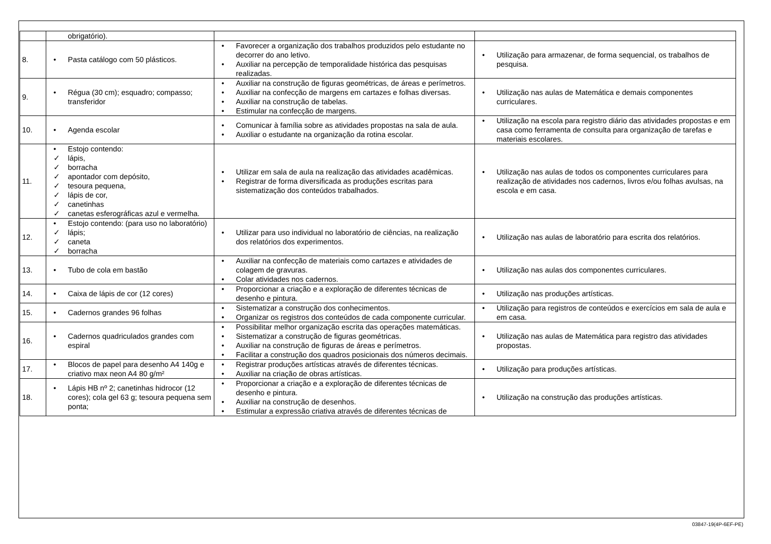| | obrigatório). | | |
| 8. | • Pasta catálogo com 50 plásticos. | • Favorecer a organização dos trabalhos produzidos pelo estudante no decorrer do ano letivo. • Auxiliar na percepção de temporalidade histórica das pesquisas realizadas. | • Utilização para armazenar, de forma sequencial, os trabalhos de pesquisa. |
| 9. | • Régua (30 cm); esquadro; compasso; transferidor | • Auxiliar na construção de figuras geométricas, de áreas e perímetros. • Auxiliar na confecção de margens em cartazes e folhas diversas. • Auxiliar na construção de tabelas. • Estimular na confecção de margens. | • Utilização nas aulas de Matemática e demais componentes curriculares. |
| 10. | • Agenda escolar | • Comunicar à família sobre as atividades propostas na sala de aula. • Auxiliar o estudante na organização da rotina escolar. | • Utilização na escola para registro diário das atividades propostas e em casa como ferramenta de consulta para organização de tarefas e materiais escolares. |
| 11. | • Estojo contendo: ✓ lápis, ✓ borracha ✓ apontador com depósito, ✓ tesoura pequena, ✓ lápis de cor, ✓ canetinhas ✓ canetas esferográficas azul e vermelha. | • Utilizar em sala de aula na realização das atividades acadêmicas. • Registrar de forma diversificada as produções escritas para sistematização dos conteúdos trabalhados. | • Utilização nas aulas de todos os componentes curriculares para realização de atividades nos cadernos, livros e/ou folhas avulsas, na escola e em casa. |
| 12. | • Estojo contendo: (para uso no laboratório) ✓ lápis; ✓ caneta ✓ borracha | • Utilizar para uso individual no laboratório de ciências, na realização dos relatórios dos experimentos. | • Utilização nas aulas de laboratório para escrita dos relatórios. |
| 13. | • Tubo de cola em bastão | • Auxiliar na confecção de materiais como cartazes e atividades de colagem de gravuras. • Colar atividades nos cadernos. | • Utilização nas aulas dos componentes curriculares. |
| 14. | • Caixa de lápis de cor (12 cores) | • Proporcionar a criação e a exploração de diferentes técnicas de desenho e pintura. | • Utilização nas produções artísticas. |
| 15. | • Cadernos grandes 96 folhas | • Sistematizar a construção dos conhecimentos. • Organizar os registros dos conteúdos de cada componente curricular. | • Utilização para registros de conteúdos e exercícios em sala de aula e em casa. |
| 16. | • Cadernos quadriculados grandes com espiral | • Possibilitar melhor organização escrita das operações matemáticas. • Sistematizar a construção de figuras geométricas. • Auxiliar na construção de figuras de áreas e perímetros. • Facilitar a construção dos quadros posicionais dos números decimais. | • Utilização nas aulas de Matemática para registro das atividades propostas. |
| 17. | • Blocos de papel para desenho A4 140g e criativo max neon A4 80 g/m² | • Registrar produções artísticas através de diferentes técnicas. • Auxiliar na criação de obras artísticas. | • Utilização para produções artísticas. |
| 18. | • Lápis HB nº 2; canetinhas hidrocor (12 cores); cola gel 63 g; tesoura pequena sem ponta; | • Proporcionar a criação e a exploração de diferentes técnicas de desenho e pintura. • Auxiliar na construção de desenhos. • Estimular a expressão criativa através de diferentes técnicas de | • Utilização na construção das produções artísticas. |
03847-19(4P-6EF-PE)